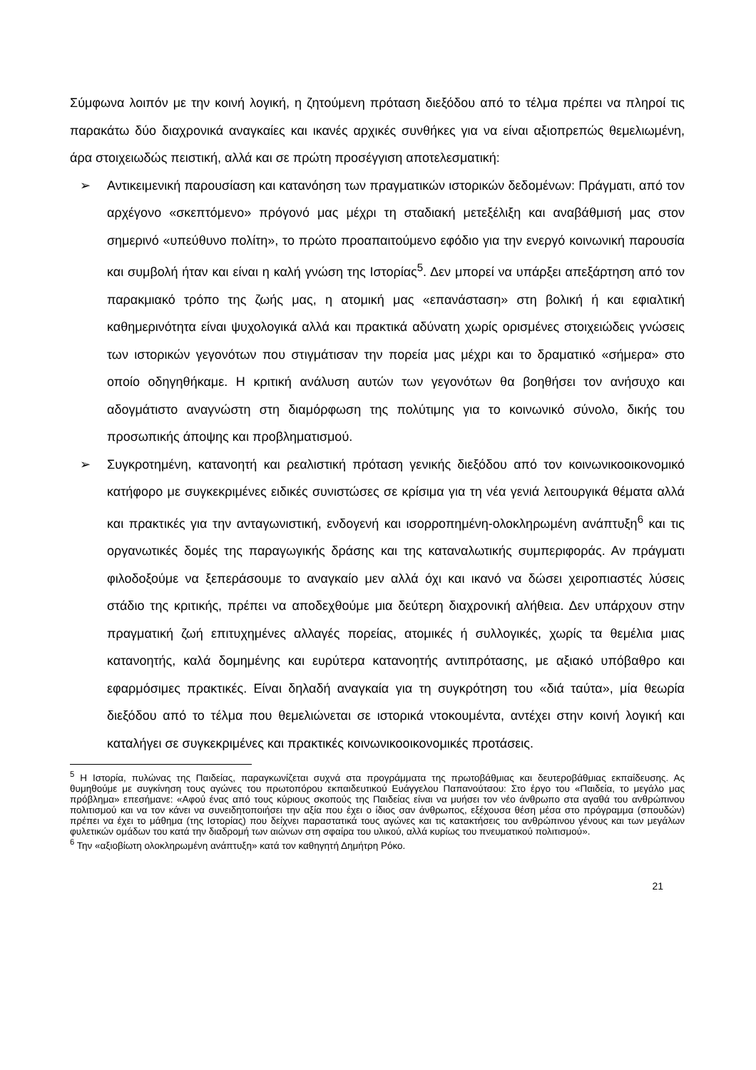Σύμφωνα λοιπόν με την κοινή λογική, η ζητούμενη πρόταση διεξόδου από το τέλμα πρέπει να πληροί τις παρακάτω δύο διαχρονικά αναγκαίες και ικανές αρχικές συνθήκες για να είναι αξιοπρεπώς θεμελιωμένη, άρα στοιχειωδώς πειστική, αλλά και σε πρώτη προσέγγιση αποτελεσματική:
➢ Αντικειμενική παρουσίαση και κατανόηση των πραγματικών ιστορικών δεδομένων: Πράγματι, από τον αρχέγονο «σκεπτόμενο» πρόγονό μας μέχρι τη σταδιακή μετεξέλιξη και αναβάθμισή μας στον σημερινό «υπεύθυνο πολίτη», το πρώτο προαπαιτούμενο εφόδιο για την ενεργό κοινωνική παρουσία και συμβολή ήταν και είναι η καλή γνώση της Ιστορίας<sup>5</sup>. Δεν μπορεί να υπάρξει απεξάρτηση από τον παρακμιακό τρόπο της ζωής μας, η ατομική μας «επανάσταση» στη βολική ή και εφιαλτική καθημερινότητα είναι ψυχολογικά αλλά και πρακτικά αδύνατη χωρίς ορισμένες στοιχειώδεις γνώσεις των ιστορικών γεγονότων που στιγμάτισαν την πορεία μας μέχρι και το δραματικό «σήμερα» στο οποίο οδηγηθήκαμε. Η κριτική ανάλυση αυτών των γεγονότων θα βοηθήσει τον ανήσυχο και αδογμάτιστο αναγνώστη στη διαμόρφωση της πολύτιμης για το κοινωνικό σύνολο, δικής του προσωπικής άποψης και προβληματισμού.
➢ Συγκροτημένη, κατανοητή και ρεαλιστική πρόταση γενικής διεξόδου από τον κοινωνικοοικονομικό κατήφορο με συγκεκριμένες ειδικές συνιστώσες σε κρίσιμα για τη νέα γενιά λειτουργικά θέματα αλλά και πρακτικές για την ανταγωνιστική, ενδογενή και ισορροπημένη-ολοκληρωμένη ανάπτυξη<sup>6</sup> και τις οργανωτικές δομές της παραγωγικής δράσης και της καταναλωτικής συμπεριφοράς. Αν πράγματι φιλοδοξούμε να ξεπεράσουμε το αναγκαίο μεν αλλά όχι και ικανό να δώσει χειροπιαστές λύσεις στάδιο της κριτικής, πρέπει να αποδεχθούμε μια δεύτερη διαχρονική αλήθεια. Δεν υπάρχουν στην πραγματική ζωή επιτυχημένες αλλαγές πορείας, ατομικές ή συλλογικές, χωρίς τα θεμέλια μιας κατανοητής, καλά δομημένης και ευρύτερα κατανοητής αντιπρότασης, με αξιακό υπόβαθρο και εφαρμόσιμες πρακτικές. Είναι δηλαδή αναγκαία για τη συγκρότηση του «διά ταύτα», μία θεωρία διεξόδου από το τέλμα που θεμελιώνεται σε ιστορικά ντοκουμέντα, αντέχει στην κοινή λογική και καταλήγει σε συγκεκριμένες και πρακτικές κοινωνικοοικονομικές προτάσεις.
<sup>5</sup> Η Ιστορία, πυλώνας της Παιδείας, παραγκωνίζεται συχνά στα προγράμματα της πρωτοβάθμιας και δευτεροβάθμιας εκπαίδευσης. Ας θυμηθούμε με συγκίνηση τους αγώνες του πρωτοπόρου εκπαιδευτικού Ευάγγελου Παπανούτσου: Στο έργο του «Παιδεία, το μεγάλο μας πρόβλημα» επεσήμανε: «Αφού ένας από τους κύριους σκοπούς της Παιδείας είναι να μυήσει τον νέο άνθρωπο στα αγαθά του ανθρώπινου πολιτισμού και να τον κάνει να συνειδητοποιήσει την αξία που έχει ο ίδιος σαν άνθρωπος, εξέχουσα θέση μέσα στο πρόγραμμα (σπουδών) πρέπει να έχει το μάθημα (της Ιστορίας) που δείχνει παραστατικά τους αγώνες και τις κατακτήσεις του ανθρώπινου γένους και των μεγάλων φυλετικών ομάδων του κατά την διαδρομή των αιώνων στη σφαίρα του υλικού, αλλά κυρίως του πνευματικού πολιτισμού».
<sup>6</sup> Την «αξιοβίωτη ολοκληρωμένη ανάπτυξη» κατά τον καθηγητή Δημήτρη Ρόκο.
21